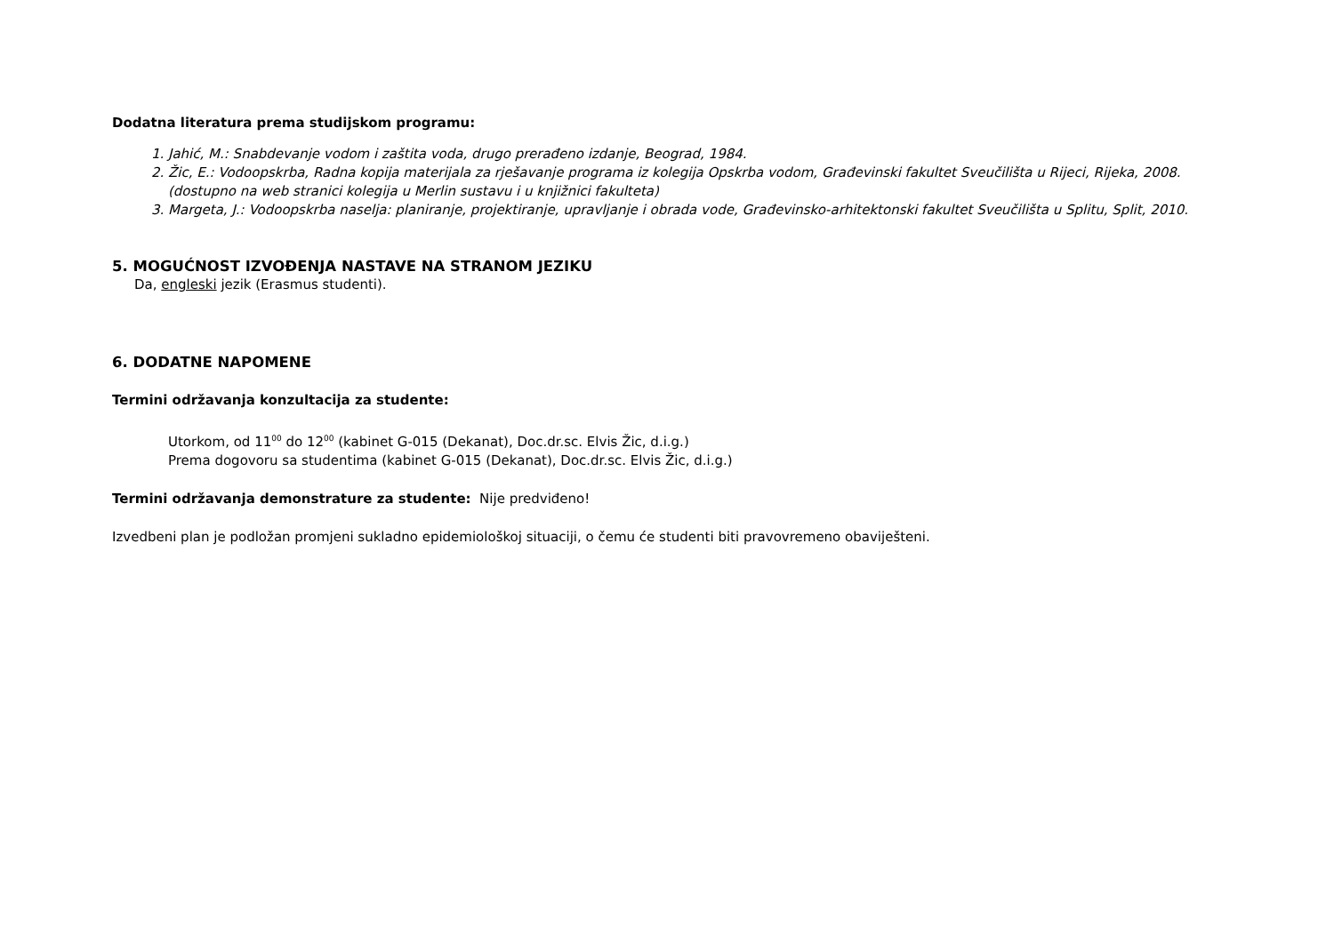Dodatna literatura prema studijskom programu:
1. Jahić, M.: Snabdevanje vodom i zaštita voda, drugo prerađeno izdanje, Beograd, 1984.
2. Žic, E.: Vodoopskrba, Radna kopija materijala za rješavanje programa iz kolegija Opskrba vodom, Građevinski fakultet Sveučilišta u Rijeci, Rijeka, 2008. (dostupno na web stranici kolegija u Merlin sustavu i u knjižnici fakulteta)
3. Margeta, J.: Vodoopskrba naselja: planiranje, projektiranje, upravljanje i obrada vode, Građevinsko-arhitektonski fakultet Sveučilišta u Splitu, Split, 2010.
5. MOGUĆNOST IZVOĐENJA NASTAVE NA STRANOM JEZIKU
Da, engleski jezik (Erasmus studenti).
6. DODATNE NAPOMENE
Termini održavanja konzultacija za studente:
Utorkom, od 11<sup>00</sup> do 12<sup>00</sup> (kabinet G-015 (Dekanat), Doc.dr.sc. Elvis Žic, d.i.g.)
Prema dogovoru sa studentima (kabinet G-015 (Dekanat), Doc.dr.sc. Elvis Žic, d.i.g.)
Termini održavanja demonstrature za studente: Nije predviđeno!
Izvedbeni plan je podložan promjeni sukladno epidemiološkoj situaciji, o čemu će studenti biti pravovremeno obaviješteni.